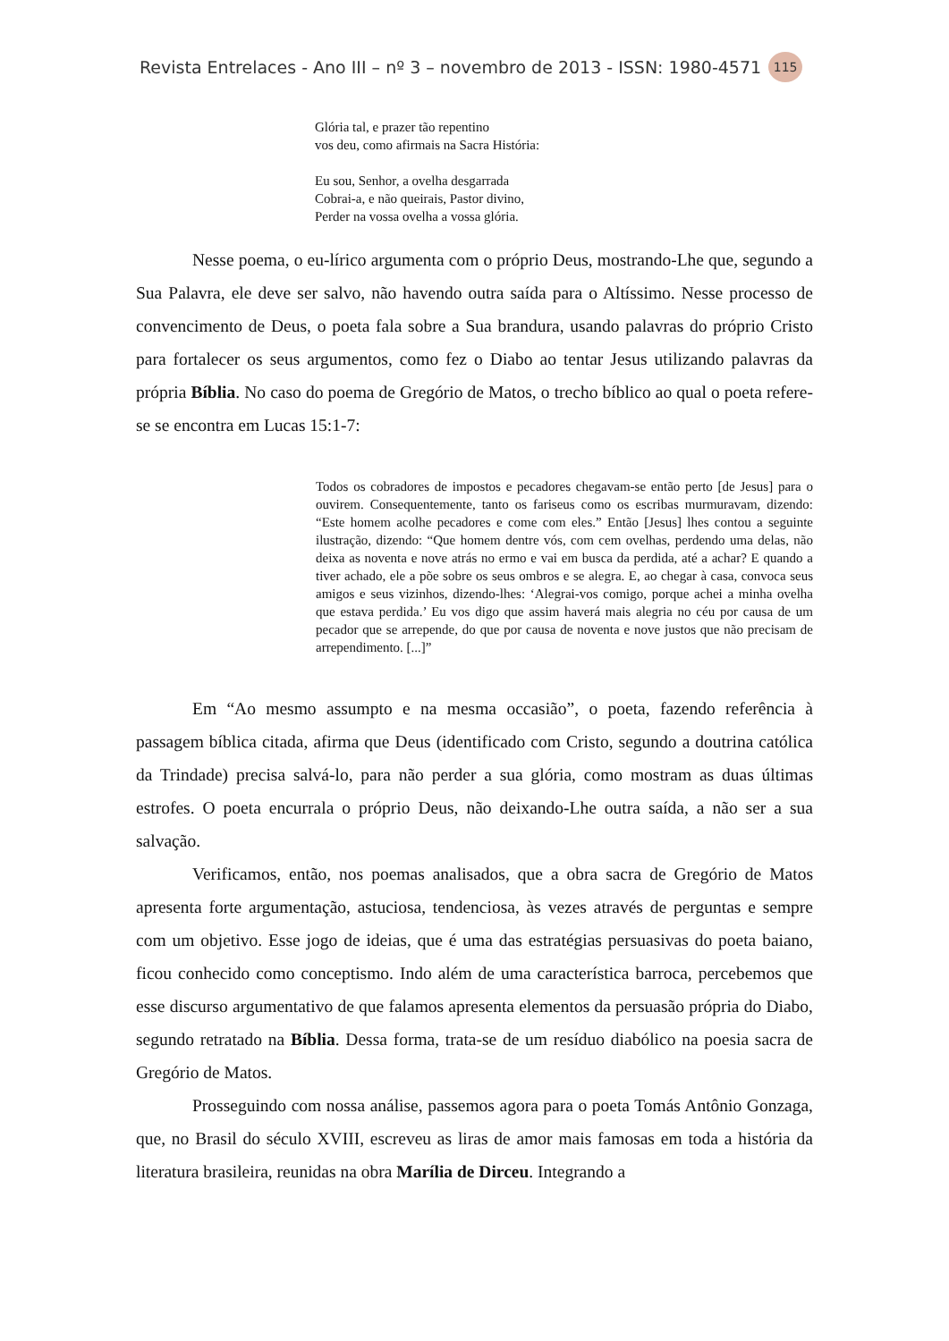Revista Entrelaces - Ano III – nº 3 – novembro de 2013 - ISSN: 1980-4571 115
Glória tal, e prazer tão repentino
vos deu, como afirmais na Sacra História:
Eu sou, Senhor, a ovelha desgarrada
Cobrai-a, e não queirais, Pastor divino,
Perder na vossa ovelha a vossa glória.
Nesse poema, o eu-lírico argumenta com o próprio Deus, mostrando-Lhe que, segundo a Sua Palavra, ele deve ser salvo, não havendo outra saída para o Altíssimo. Nesse processo de convencimento de Deus, o poeta fala sobre a Sua brandura, usando palavras do próprio Cristo para fortalecer os seus argumentos, como fez o Diabo ao tentar Jesus utilizando palavras da própria Bíblia. No caso do poema de Gregório de Matos, o trecho bíblico ao qual o poeta refere-se se encontra em Lucas 15:1-7:
Todos os cobradores de impostos e pecadores chegavam-se então perto [de Jesus] para o ouvirem. Consequentemente, tanto os fariseus como os escribas murmuravam, dizendo: “Este homem acolhe pecadores e come com eles.” Então [Jesus] lhes contou a seguinte ilustração, dizendo: “Que homem dentre vós, com cem ovelhas, perdendo uma delas, não deixa as noventa e nove atrás no ermo e vai em busca da perdida, até a achar? E quando a tiver achado, ele a põe sobre os seus ombros e se alegra. E, ao chegar à casa, convoca seus amigos e seus vizinhos, dizendo-lhes: ‘Alegrai-vos comigo, porque achei a minha ovelha que estava perdida.’ Eu vos digo que assim haverá mais alegria no céu por causa de um pecador que se arrepende, do que por causa de noventa e nove justos que não precisam de arrependimento. [...]”
Em “Ao mesmo assumpto e na mesma occasião”, o poeta, fazendo referência à passagem bíblica citada, afirma que Deus (identificado com Cristo, segundo a doutrina católica da Trindade) precisa salvá-lo, para não perder a sua glória, como mostram as duas últimas estrofes. O poeta encurrala o próprio Deus, não deixando-Lhe outra saída, a não ser a sua salvação.
Verificamos, então, nos poemas analisados, que a obra sacra de Gregório de Matos apresenta forte argumentação, astuciosa, tendenciosa, às vezes através de perguntas e sempre com um objetivo. Esse jogo de ideias, que é uma das estratégias persuasivas do poeta baiano, ficou conhecido como conceptismo. Indo além de uma característica barroca, percebemos que esse discurso argumentativo de que falamos apresenta elementos da persuasão própria do Diabo, segundo retratado na Bíblia. Dessa forma, trata-se de um resíduo diabólico na poesia sacra de Gregório de Matos.
Prosseguindo com nossa análise, passemos agora para o poeta Tomás Antônio Gonzaga, que, no Brasil do século XVIII, escreveu as liras de amor mais famosas em toda a história da literatura brasileira, reunidas na obra Marília de Dirceu. Integrando a